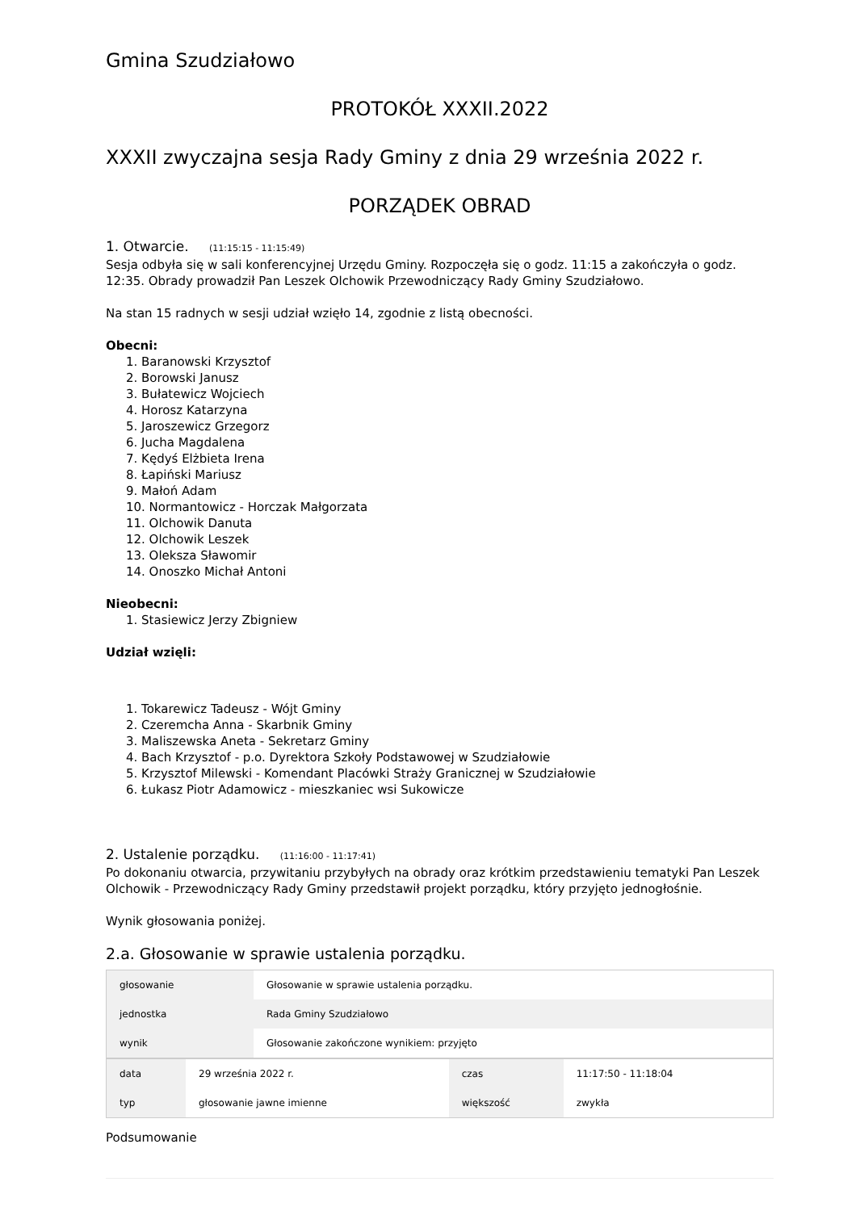Gmina Szudziałowo
PROTOKÓŁ XXXII.2022
XXXII zwyczajna sesja Rady Gminy z dnia 29 września 2022 r.
PORZĄDEK OBRAD
1. Otwarcie. (11:15:15 - 11:15:49)
Sesja odbyła się w sali konferencyjnej Urzędu Gminy. Rozpoczęła się o godz. 11:15 a zakończyła o godz. 12:35. Obrady prowadził Pan Leszek Olchowik Przewodniczący Rady Gminy Szudziałowo.
Na stan 15 radnych w sesji udział wzięło 14, zgodnie z listą obecności.
Obecni:
1. Baranowski Krzysztof
2. Borowski Janusz
3. Bułatewicz Wojciech
4. Horosz Katarzyna
5. Jaroszewicz Grzegorz
6. Jucha Magdalena
7. Kędyś Elżbieta Irena
8. Łapiński Mariusz
9. Małoń Adam
10. Normantowicz - Horczak Małgorzata
11. Olchowik Danuta
12. Olchowik Leszek
13. Oleksza Sławomir
14. Onoszko Michał Antoni
Nieobecni:
1. Stasiewicz Jerzy Zbigniew
Udział wzięli:
1. Tokarewicz Tadeusz - Wójt Gminy
2. Czeremcha Anna - Skarbnik Gminy
3. Maliszewska Aneta - Sekretarz Gminy
4. Bach Krzysztof - p.o. Dyrektora Szkoły Podstawowej w Szudziałowie
5. Krzysztof Milewski - Komendant Placówki Straży Granicznej w Szudziałowie
6. Łukasz Piotr Adamowicz - mieszkaniec wsi Sukowicze
2. Ustalenie porządku. (11:16:00 - 11:17:41)
Po dokonaniu otwarcia, przywitaniu przybyłych na obrady oraz krótkim przedstawieniu tematyki Pan Leszek Olchowik - Przewodniczący Rady Gminy przedstawił projekt porządku, który przyjęto jednogłośnie.
Wynik głosowania poniżej.
2.a. Głosowanie w sprawie ustalenia porządku.
| głosowanie | Głosowanie w sprawie ustalenia porządku. |
| jednostka | Rada Gminy Szudziałowo |
| wynik | Głosowanie zakończone wynikiem: przyjęto |
| data | 29 września 2022 r. | czas | 11:17:50 - 11:18:04 |
| typ | głosowanie jawne imienne | większość | zwykła |
Podsumowanie